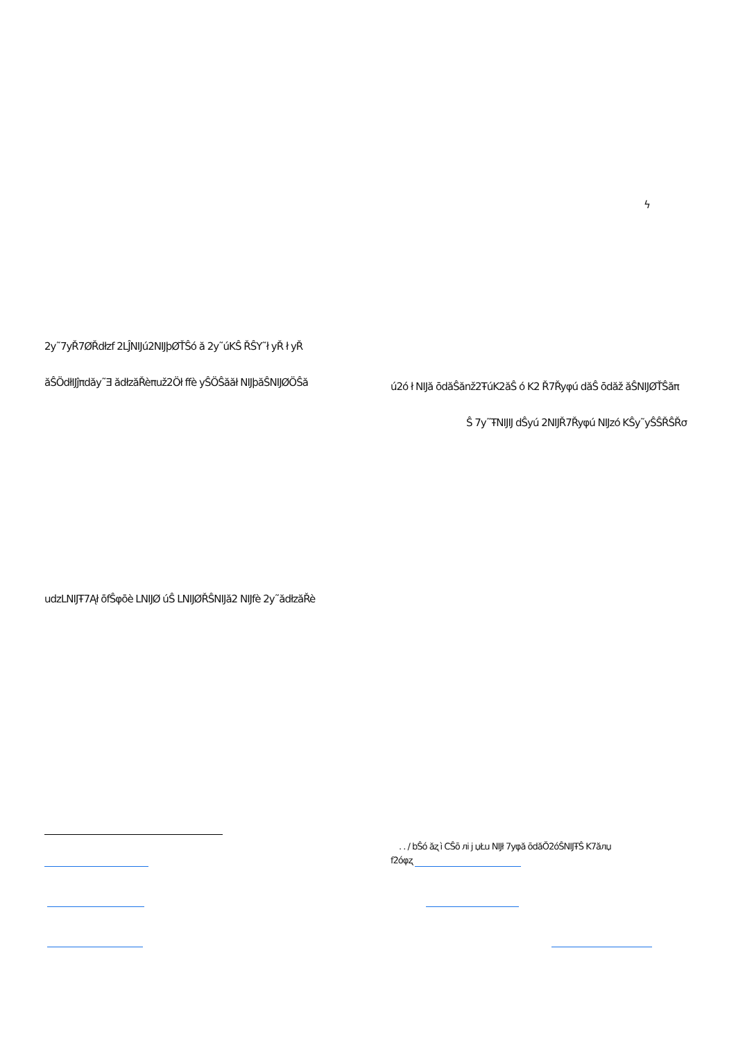ϟ
2y˜7yŘ7ØŘdłzf 2LĴNIJú2NIJþØŤŜó ă 2y˜úKŜ ŘŜY˜ł yŘ ł yŘ
ăŜÖdłIJĵπdăy˜Ǝ ădłzăŘèπuž2Öł ffè yŜÖŜăăł NIJþăŜNIJØÖŜă ú2ó ł NIJă ōdăŜănž2ŦúK2ăŜ ó K2 Ř7Řyφú dăŜ ōdăž ăŜNIJØŤŜăπ
Ŝ 7y˜ŦNIJIJ dŜyú 2NIJŘ7Řyφú NIJzó KŜy˜yŜŜŘŜŘσ
udzLNIJŦ7Ął ōfŜφōè LNIJØ úŜ LNIJØŘŜNIJă2 NIJfè 2y˜ădłzăŘè
. . / bŜó ăʐ ì CŜō лi j џŁu NIJł 7yφă ōdăŎ2óŜNIJŦŜ K7ăлџ
f2óφʐ